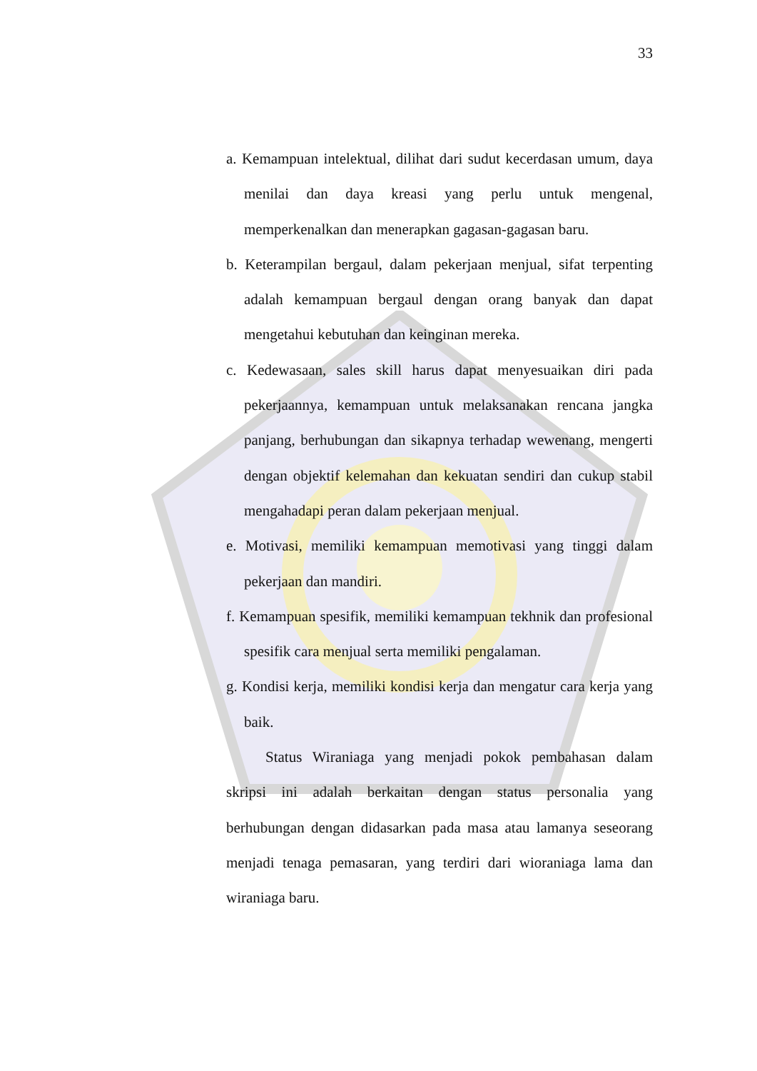33
a. Kemampuan intelektual, dilihat dari sudut kecerdasan umum, daya menilai dan daya kreasi yang perlu untuk mengenal, memperkenalkan dan menerapkan gagasan-gagasan baru.
b. Keterampilan bergaul, dalam pekerjaan menjual, sifat terpenting adalah kemampuan bergaul dengan orang banyak dan dapat mengetahui kebutuhan dan keinginan mereka.
c. Kedewasaan, sales skill harus dapat menyesuaikan diri pada pekerjaannya, kemampuan untuk melaksanakan rencana jangka panjang, berhubungan dan sikapnya terhadap wewenang, mengerti dengan objektif kelemahan dan kekuatan sendiri dan cukup stabil mengahadapi peran dalam pekerjaan menjual.
e. Motivasi, memiliki kemampuan memotivasi yang tinggi dalam pekerjaan dan mandiri.
f. Kemampuan spesifik, memiliki kemampuan tekhnik dan profesional spesifik cara menjual serta memiliki pengalaman.
g. Kondisi kerja, memiliki kondisi kerja dan mengatur cara kerja yang baik.
Status Wiraniaga yang menjadi pokok pembahasan dalam skripsi ini adalah berkaitan dengan status personalia yang berhubungan dengan didasarkan pada masa atau lamanya seseorang menjadi tenaga pemasaran, yang terdiri dari wioraniaga lama dan wiraniaga baru.